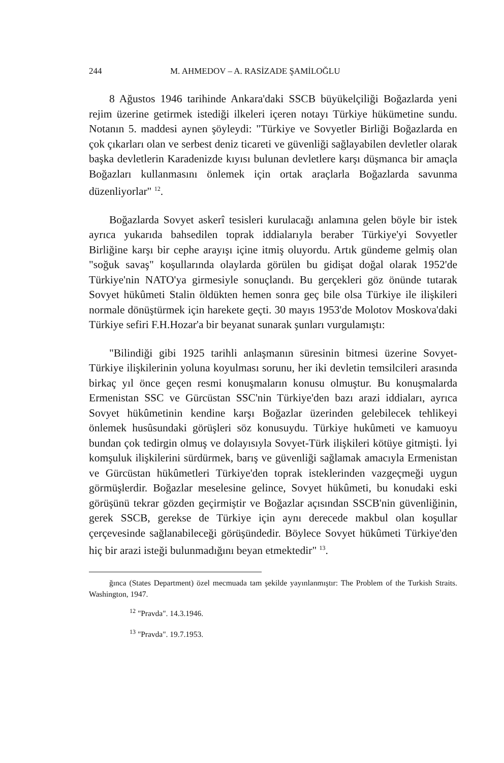244 M. AHMEDOV – A. RASİZADE ŞAMİLOĞLU
8 Ağustos 1946 tarihinde Ankara'daki SSCB büyükelçiliği Boğazlarda yeni rejim üzerine getirmek istediği ilkeleri içeren notayı Türkiye hükümetine sundu. Notanın 5. maddesi aynen şöyleydi: "Türkiye ve Sovyetler Birliği Boğazlarda en çok çıkarları olan ve serbest deniz ticareti ve güvenliği sağlayabilen devletler olarak başka devletlerin Karadenizde kıyısı bulunan devletlere karşı düşmanca bir amaçla Boğazları kullanmasını önlemek için ortak araçlarla Boğazlarda savunma düzenliyorlar" <sup>12</sup>.
Boğazlarda Sovyet askerî tesisleri kurulacağı anlamına gelen böyle bir istek ayrıca yukarıda bahsedilen toprak iddialarıyla beraber Türkiye'yi Sovyetler Birliğine karşı bir cephe arayışı içine itmiş oluyordu. Artık gündeme gelmiş olan "soğuk savaş" koşullarında olaylarda görülen bu gidişat doğal olarak 1952'de Türkiye'nin NATO'ya girmesiyle sonuçlandı. Bu gerçekleri göz önünde tutarak Sovyet hükûmeti Stalin öldükten hemen sonra geç bile olsa Türkiye ile ilişkileri normale dönüştürmek için harekete geçti. 30 mayıs 1953'de Molotov Moskova'daki Türkiye sefiri F.H.Hozar'a bir beyanat sunarak şunları vurgulamıştı:
"Bilindiği gibi 1925 tarihli anlaşmanın süresinin bitmesi üzerine Sovyet-Türkiye ilişkilerinin yoluna koyulması sorunu, her iki devletin temsilcileri arasında birkaç yıl önce geçen resmi konuşmaların konusu olmuştur. Bu konuşmalarda Ermenistan SSC ve Gürcüstan SSC'nin Türkiye'den bazı arazi iddiaları, ayrıca Sovyet hükûmetinin kendine karşı Boğazlar üzerinden gelebilecek tehlikeyi önlemek husûsundaki görüşleri söz konusuydu. Türkiye hukûmeti ve kamuoyu bundan çok tedirgin olmuş ve dolayısıyla Sovyet-Türk ilişkileri kötüye gitmişti. İyi komşuluk ilişkilerini sürdürmek, barış ve güvenliği sağlamak amacıyla Ermenistan ve Gürcüstan hükûmetleri Türkiye'den toprak isteklerinden vazgeçmeği uygun görmüşlerdir. Boğazlar meselesine gelince, Sovyet hükûmeti, bu konudaki eski görüşünü tekrar gözden geçirmiştir ve Boğazlar açısından SSCB'nin güvenliğinin, gerek SSCB, gerekse de Türkiye için aynı derecede makbul olan koşullar çerçevesinde sağlanabileceği görüşündedir. Böylece Sovyet hükûmeti Türkiye'den hiç bir arazi isteği bulunmadığını beyan etmektedir" <sup>13</sup>.
ğınca (States Department) özel mecmuada tam şekilde yayınlanmıştır: The Problem of the Turkish Straits. Washington, 1947.
<sup>12</sup> "Pravda". 14.3.1946.
<sup>13</sup> "Pravda". 19.7.1953.